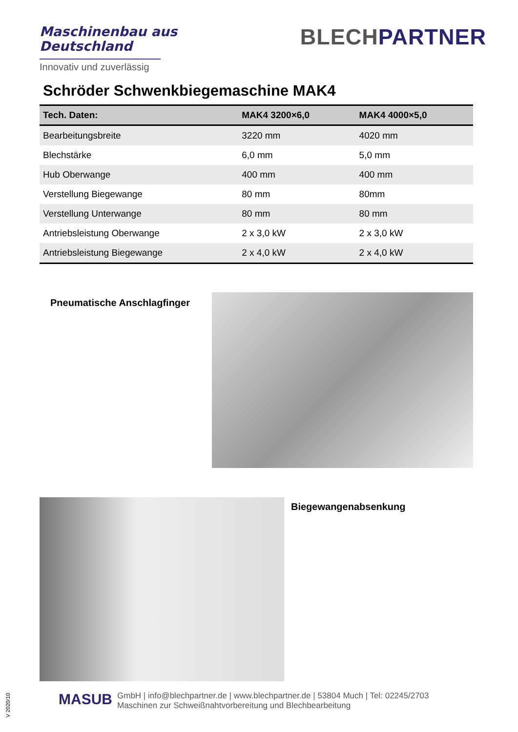Maschinenbau aus
Deutschland
Innovativ und zuverlässig
BLECHPARTNER
Schröder Schwenkbiegemaschine MAK4
| Tech. Daten: | MAK4 3200×6,0 | MAK4 4000×5,0 |
| --- | --- | --- |
| Bearbeitungsbreite | 3220 mm | 4020 mm |
| Blechstärke | 6,0 mm | 5,0 mm |
| Hub Oberwange | 400 mm | 400 mm |
| Verstellung Biegewange | 80 mm | 80mm |
| Verstellung Unterwange | 80 mm | 80 mm |
| Antriebsleistung Oberwange | 2 x 3,0 kW | 2 x 3,0 kW |
| Antriebsleistung Biegewange | 2 x 4,0 kW | 2 x 4,0 kW |
Pneumatische Anschlagfinger
Biegewangenabsenkung
MASUB
GmbH | info@blechpartner.de | www.blechpartner.de | 53804 Much | Tel: 02245/2703
Maschinen zur Schweißnahtvorbereitung und Blechbearbeitung
V 2020/10